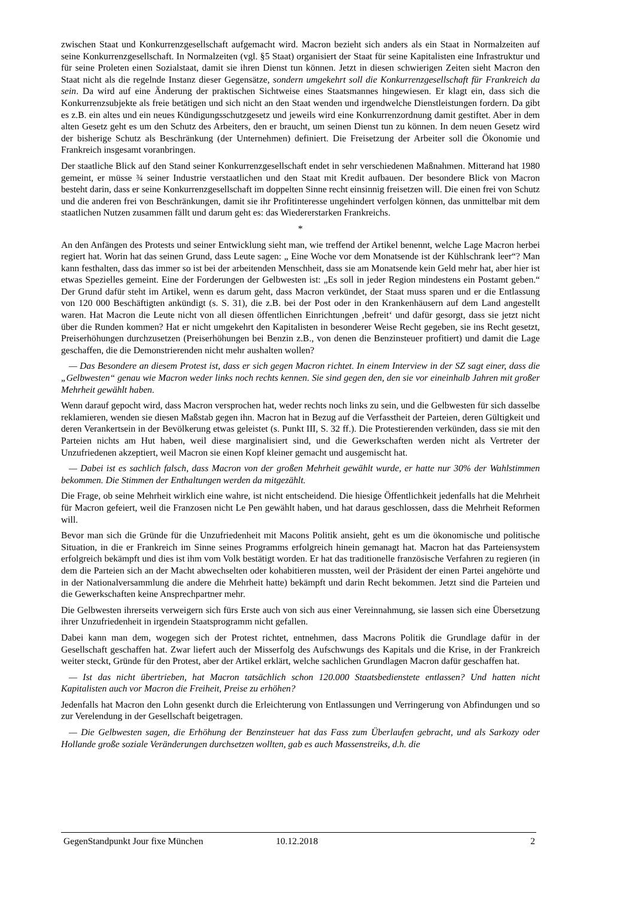zwischen Staat und Konkurrenzgesellschaft aufgemacht wird. Macron bezieht sich anders als ein Staat in Normalzeiten auf seine Konkurrenzgesellschaft. In Normalzeiten (vgl. §5 Staat) organisiert der Staat für seine Kapitalisten eine Infrastruktur und für seine Proleten einen Sozialstaat, damit sie ihren Dienst tun können. Jetzt in diesen schwierigen Zeiten sieht Macron den Staat nicht als die regelnde Instanz dieser Gegensätze, sondern umgekehrt soll die Konkurrenzgesellschaft für Frankreich da sein. Da wird auf eine Änderung der praktischen Sichtweise eines Staatsmannes hingewiesen. Er klagt ein, dass sich die Konkurrenzsubjekte als freie betätigen und sich nicht an den Staat wenden und irgendwelche Dienstleistungen fordern. Da gibt es z.B. ein altes und ein neues Kündigungsschutzgesetz und jeweils wird eine Konkurrenzordnung damit gestiftet. Aber in dem alten Gesetz geht es um den Schutz des Arbeiters, den er braucht, um seinen Dienst tun zu können. In dem neuen Gesetz wird der bisherige Schutz als Beschränkung (der Unternehmen) definiert. Die Freisetzung der Arbeiter soll die Ökonomie und Frankreich insgesamt voranbringen.
Der staatliche Blick auf den Stand seiner Konkurrenzgesellschaft endet in sehr verschiedenen Maßnahmen. Mitterand hat 1980 gemeint, er müsse ¾ seiner Industrie verstaatlichen und den Staat mit Kredit aufbauen. Der besondere Blick von Macron besteht darin, dass er seine Konkurrenzgesellschaft im doppelten Sinne recht einsinnig freisetzen will. Die einen frei von Schutz und die anderen frei von Beschränkungen, damit sie ihr Profitinteresse ungehindert verfolgen können, das unmittelbar mit dem staatlichen Nutzen zusammen fällt und darum geht es: das Wiedererstarken Frankreichs.
*
An den Anfängen des Protests und seiner Entwicklung sieht man, wie treffend der Artikel benennt, welche Lage Macron herbei regiert hat. Worin hat das seinen Grund, dass Leute sagen: „ Eine Woche vor dem Monatsende ist der Kühlschrank leer“? Man kann festhalten, dass das immer so ist bei der arbeitenden Menschheit, dass sie am Monatsende kein Geld mehr hat, aber hier ist etwas Spezielles gemeint. Eine der Forderungen der Gelbwesten ist: „Es soll in jeder Region mindestens ein Postamt geben.“ Der Grund dafür steht im Artikel, wenn es darum geht, dass Macron verkündet, der Staat muss sparen und er die Entlassung von 120 000 Beschäftigten ankündigt (s. S. 31), die z.B. bei der Post oder in den Krankenhäusern auf dem Land angestellt waren. Hat Macron die Leute nicht von all diesen öffentlichen Einrichtungen ‚befreit‘ und dafür gesorgt, dass sie jetzt nicht über die Runden kommen? Hat er nicht umgekehrt den Kapitalisten in besonderer Weise Recht gegeben, sie ins Recht gesetzt, Preiserhöhungen durchzusetzen (Preiserhöhungen bei Benzin z.B., von denen die Benzinsteuer profitiert) und damit die Lage geschaffen, die die Demonstrierenden nicht mehr aushalten wollen?
— Das Besondere an diesem Protest ist, dass er sich gegen Macron richtet. In einem Interview in der SZ sagt einer, dass die „Gelbwesten“ genau wie Macron weder links noch rechts kennen. Sie sind gegen den, den sie vor eineinhalb Jahren mit großer Mehrheit gewählt haben.
Wenn darauf gepocht wird, dass Macron versprochen hat, weder rechts noch links zu sein, und die Gelbwesten für sich dasselbe reklamieren, wenden sie diesen Maßstab gegen ihn. Macron hat in Bezug auf die Verfasstheit der Parteien, deren Gültigkeit und deren Verankertsein in der Bevölkerung etwas geleistet (s. Punkt III, S. 32 ff.). Die Protestierenden verkünden, dass sie mit den Parteien nichts am Hut haben, weil diese marginalisiert sind, und die Gewerkschaften werden nicht als Vertreter der Unzufriedenen akzeptiert, weil Macron sie einen Kopf kleiner gemacht und ausgemischt hat.
— Dabei ist es sachlich falsch, dass Macron von der großen Mehrheit gewählt wurde, er hatte nur 30% der Wahlstimmen bekommen. Die Stimmen der Enthaltungen werden da mitgezählt.
Die Frage, ob seine Mehrheit wirklich eine wahre, ist nicht entscheidend. Die hiesige Öffentlichkeit jedenfalls hat die Mehrheit für Macron gefeiert, weil die Franzosen nicht Le Pen gewählt haben, und hat daraus geschlossen, dass die Mehrheit Reformen will.
Bevor man sich die Gründe für die Unzufriedenheit mit Macons Politik ansieht, geht es um die ökonomische und politische Situation, in die er Frankreich im Sinne seines Programms erfolgreich hinein gemanagt hat. Macron hat das Parteiensystem erfolgreich bekämpft und dies ist ihm vom Volk bestätigt worden. Er hat das traditionelle französische Verfahren zu regieren (in dem die Parteien sich an der Macht abwechselten oder kohabitieren mussten, weil der Präsident der einen Partei angehörte und in der Nationalversammlung die andere die Mehrheit hatte) bekämpft und darin Recht bekommen. Jetzt sind die Parteien und die Gewerkschaften keine Ansprechpartner mehr.
Die Gelbwesten ihrerseits verweigern sich fürs Erste auch von sich aus einer Vereinnahmung, sie lassen sich eine Übersetzung ihrer Unzufriedenheit in irgendein Staatsprogramm nicht gefallen.
Dabei kann man dem, wogegen sich der Protest richtet, entnehmen, dass Macrons Politik die Grundlage dafür in der Gesellschaft geschaffen hat. Zwar liefert auch der Misserfolg des Aufschwungs des Kapitals und die Krise, in der Frankreich weiter steckt, Gründe für den Protest, aber der Artikel erklärt, welche sachlichen Grundlagen Macron dafür geschaffen hat.
— Ist das nicht übertrieben, hat Macron tatsächlich schon 120.000 Staatsbedienstete entlassen? Und hatten nicht Kapitalisten auch vor Macron die Freiheit, Preise zu erhöhen?
Jedenfalls hat Macron den Lohn gesenkt durch die Erleichterung von Entlassungen und Verringerung von Abfindungen und so zur Verelendung in der Gesellschaft beigetragen.
— Die Gelbwesten sagen, die Erhöhung der Benzinsteuer hat das Fass zum Überlaufen gebracht, und als Sarkozy oder Hollande große soziale Veränderungen durchsetzen wollten, gab es auch Massenstreiks, d.h. die
GegenStandpunkt Jour fixe München 10.12.2018 2